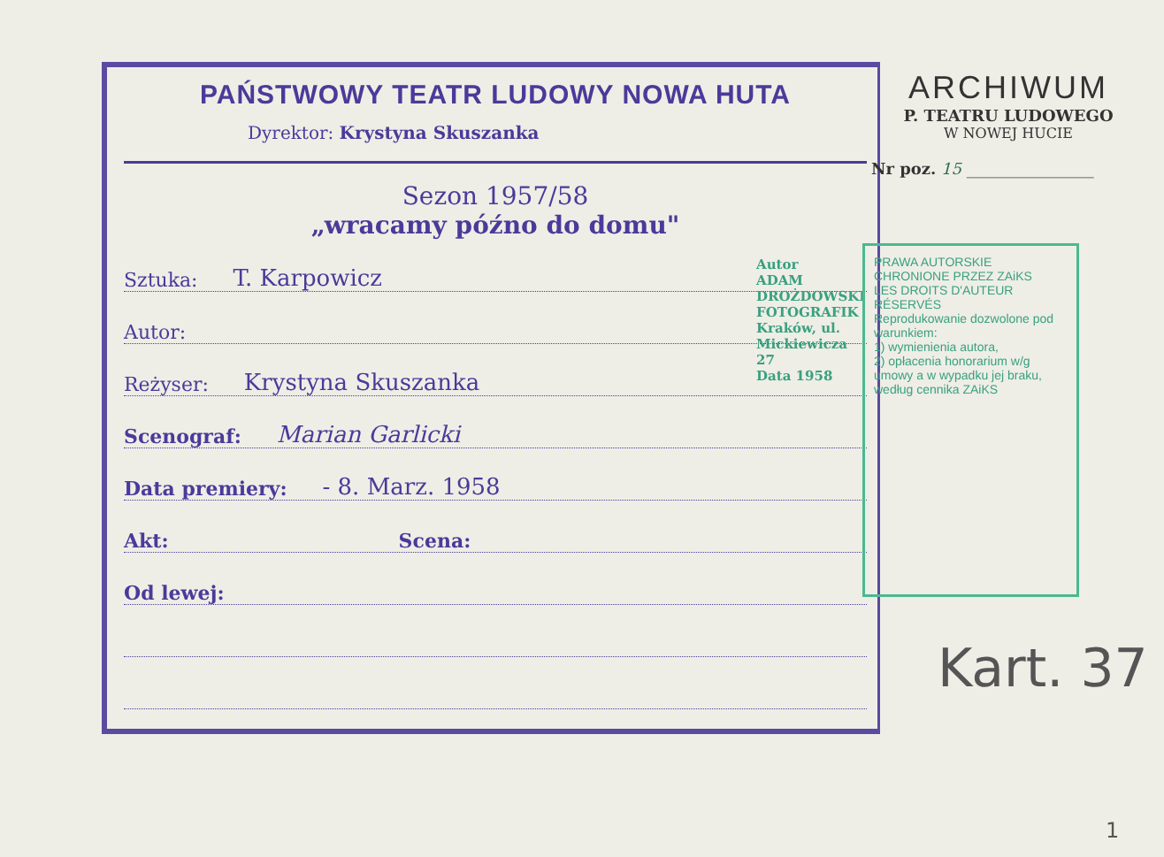PAŃSTWOWY TEATR LUDOWY NOWA HUTA
Dyrektor: Krystyna Skuszanka
Sezon 1957/58
„wracamy późno do domu"
Sztuka: T. Karpowicz
Autor:
Reżyser: Krystyna Skuszanka
Scenograf: Marian Garlicki
Data premiery: - 8. Marz. 1958
Akt: Scena:
Od lewej:
ARCHIWUM
P. TEATRU LUDOWEGO
W NOWEJ HUCIE
Nr poz. 15 ________________
Autor
ADAM DROŻDOWSKI
FOTOGRAFIK
Kraków, ul. Mickiewicza 27
Data 1958
PRAWA AUTORSKIE CHRONIONE PRZEZ ZAiKS
LES DROITS D'AUTEUR RÉSERVÉS
Reprodukowanie dozwolone pod warunkiem:
1) wymienienia autora,
2) opłacenia honorarium w/g umowy a w wypadku jej braku, według cennika ZAiKS
Kart. 37
1